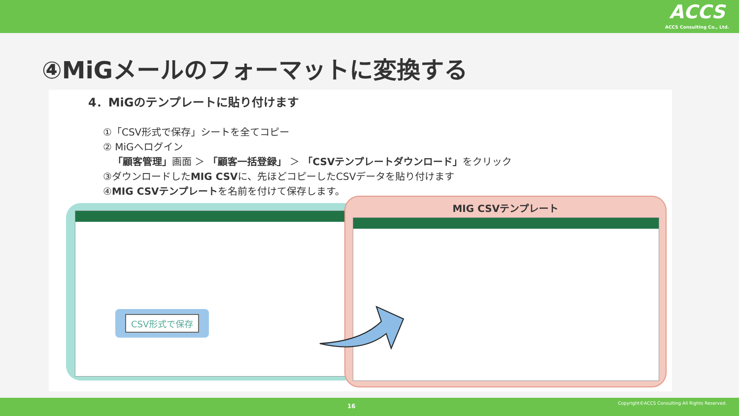ACCS
ACCS Consulting Co., Ltd.
④MiGメールのフォーマットに変換する
4．MiGのテンプレートに貼り付けます
①「CSV形式で保存」シートを全てコピー
② MiGへログイン
　「顧客管理」画面 ＞ 「顧客一括登録」 ＞ 「CSVテンプレートダウンロード」をクリック
③ダウンロードしたMIG CSVに、先ほどコピーしたCSVデータを貼り付けます
④MIG CSVテンプレートを名前を付けて保存します。
MIG CSVテンプレート
CSV形式で保存
16 Copyright©ACCS Consulting All Rights Reserved.